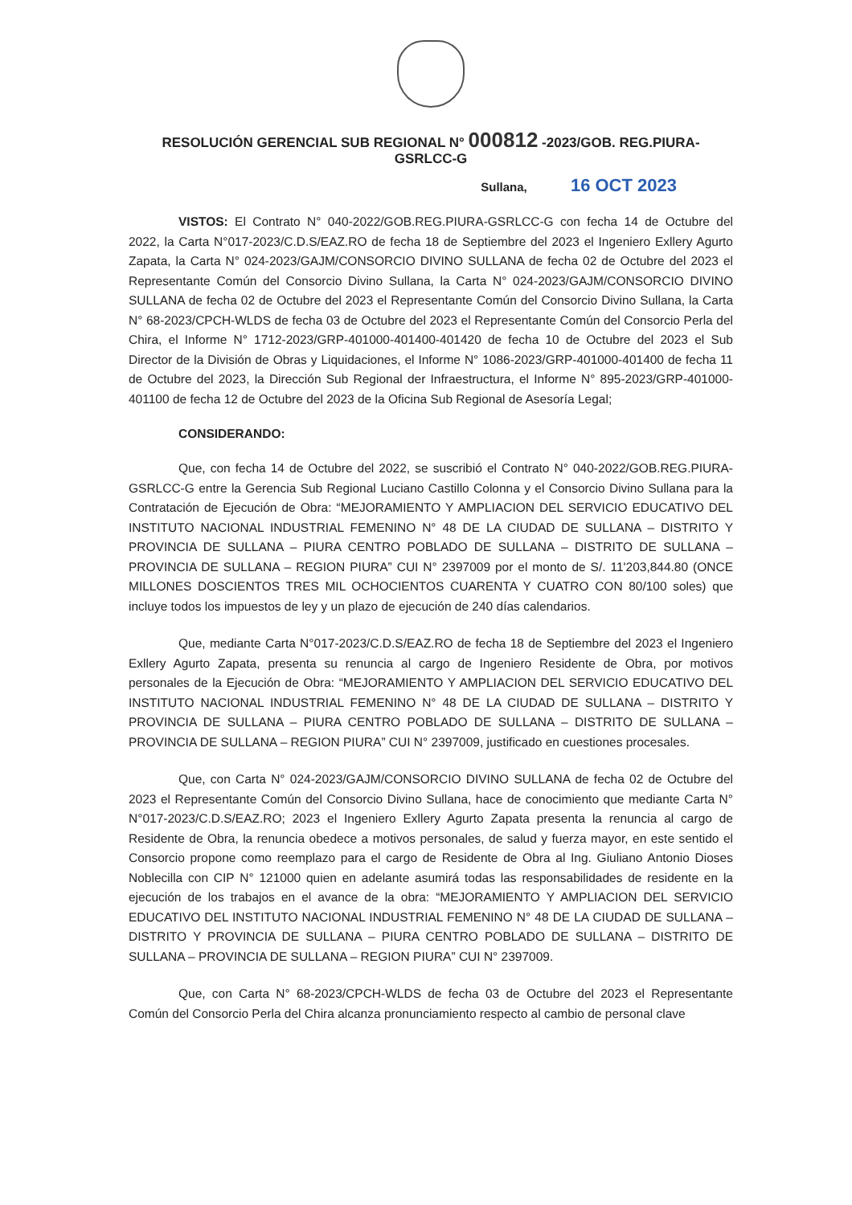RESOLUCIÓN GERENCIAL SUB REGIONAL N° 000812 -2023/GOB. REG.PIURA-
GSRLCC-G
Sullana, 16 OCT 2023
VISTOS: El Contrato N° 040-2022/GOB.REG.PIURA-GSRLCC-G con fecha 14 de Octubre del 2022, la Carta N°017-2023/C.D.S/EAZ.RO de fecha 18 de Septiembre del 2023 el Ingeniero Exllery Agurto Zapata, la Carta N° 024-2023/GAJM/CONSORCIO DIVINO SULLANA de fecha 02 de Octubre del 2023 el Representante Común del Consorcio Divino Sullana, la Carta N° 024-2023/GAJM/CONSORCIO DIVINO SULLANA de fecha 02 de Octubre del 2023 el Representante Común del Consorcio Divino Sullana, la Carta N° 68-2023/CPCH-WLDS de fecha 03 de Octubre del 2023 el Representante Común del Consorcio Perla del Chira, el Informe N° 1712-2023/GRP-401000-401400-401420 de fecha 10 de Octubre del 2023 el Sub Director de la División de Obras y Liquidaciones, el Informe N° 1086-2023/GRP-401000-401400 de fecha 11 de Octubre del 2023, la Dirección Sub Regional der Infraestructura, el Informe N° 895-2023/GRP-401000-401100 de fecha 12 de Octubre del 2023 de la Oficina Sub Regional de Asesoría Legal;
CONSIDERANDO:
Que, con fecha 14 de Octubre del 2022, se suscribió el Contrato N° 040-2022/GOB.REG.PIURA-GSRLCC-G entre la Gerencia Sub Regional Luciano Castillo Colonna y el Consorcio Divino Sullana para la Contratación de Ejecución de Obra: “MEJORAMIENTO Y AMPLIACION DEL SERVICIO EDUCATIVO DEL INSTITUTO NACIONAL INDUSTRIAL FEMENINO N° 48 DE LA CIUDAD DE SULLANA – DISTRITO Y PROVINCIA DE SULLANA – PIURA CENTRO POBLADO DE SULLANA – DISTRITO DE SULLANA – PROVINCIA DE SULLANA – REGION PIURA” CUI N° 2397009 por el monto de S/. 11'203,844.80 (ONCE MILLONES DOSCIENTOS TRES MIL OCHOCIENTOS CUARENTA Y CUATRO CON 80/100 soles) que incluye todos los impuestos de ley y un plazo de ejecución de 240 días calendarios.
Que, mediante Carta N°017-2023/C.D.S/EAZ.RO de fecha 18 de Septiembre del 2023 el Ingeniero Exllery Agurto Zapata, presenta su renuncia al cargo de Ingeniero Residente de Obra, por motivos personales de la Ejecución de Obra: “MEJORAMIENTO Y AMPLIACION DEL SERVICIO EDUCATIVO DEL INSTITUTO NACIONAL INDUSTRIAL FEMENINO N° 48 DE LA CIUDAD DE SULLANA – DISTRITO Y PROVINCIA DE SULLANA – PIURA CENTRO POBLADO DE SULLANA – DISTRITO DE SULLANA – PROVINCIA DE SULLANA – REGION PIURA” CUI N° 2397009, justificado en cuestiones procesales.
Que, con Carta N° 024-2023/GAJM/CONSORCIO DIVINO SULLANA de fecha 02 de Octubre del 2023 el Representante Común del Consorcio Divino Sullana, hace de conocimiento que mediante Carta N° N°017-2023/C.D.S/EAZ.RO; 2023 el Ingeniero Exllery Agurto Zapata presenta la renuncia al cargo de Residente de Obra, la renuncia obedece a motivos personales, de salud y fuerza mayor, en este sentido el Consorcio propone como reemplazo para el cargo de Residente de Obra al Ing. Giuliano Antonio Dioses Noblecilla con CIP N° 121000 quien en adelante asumirá todas las responsabilidades de residente en la ejecución de los trabajos en el avance de la obra: “MEJORAMIENTO Y AMPLIACION DEL SERVICIO EDUCATIVO DEL INSTITUTO NACIONAL INDUSTRIAL FEMENINO N° 48 DE LA CIUDAD DE SULLANA – DISTRITO Y PROVINCIA DE SULLANA – PIURA CENTRO POBLADO DE SULLANA – DISTRITO DE SULLANA – PROVINCIA DE SULLANA – REGION PIURA” CUI N° 2397009.
Que, con Carta N° 68-2023/CPCH-WLDS de fecha 03 de Octubre del 2023 el Representante Común del Consorcio Perla del Chira alcanza pronunciamiento respecto al cambio de personal clave